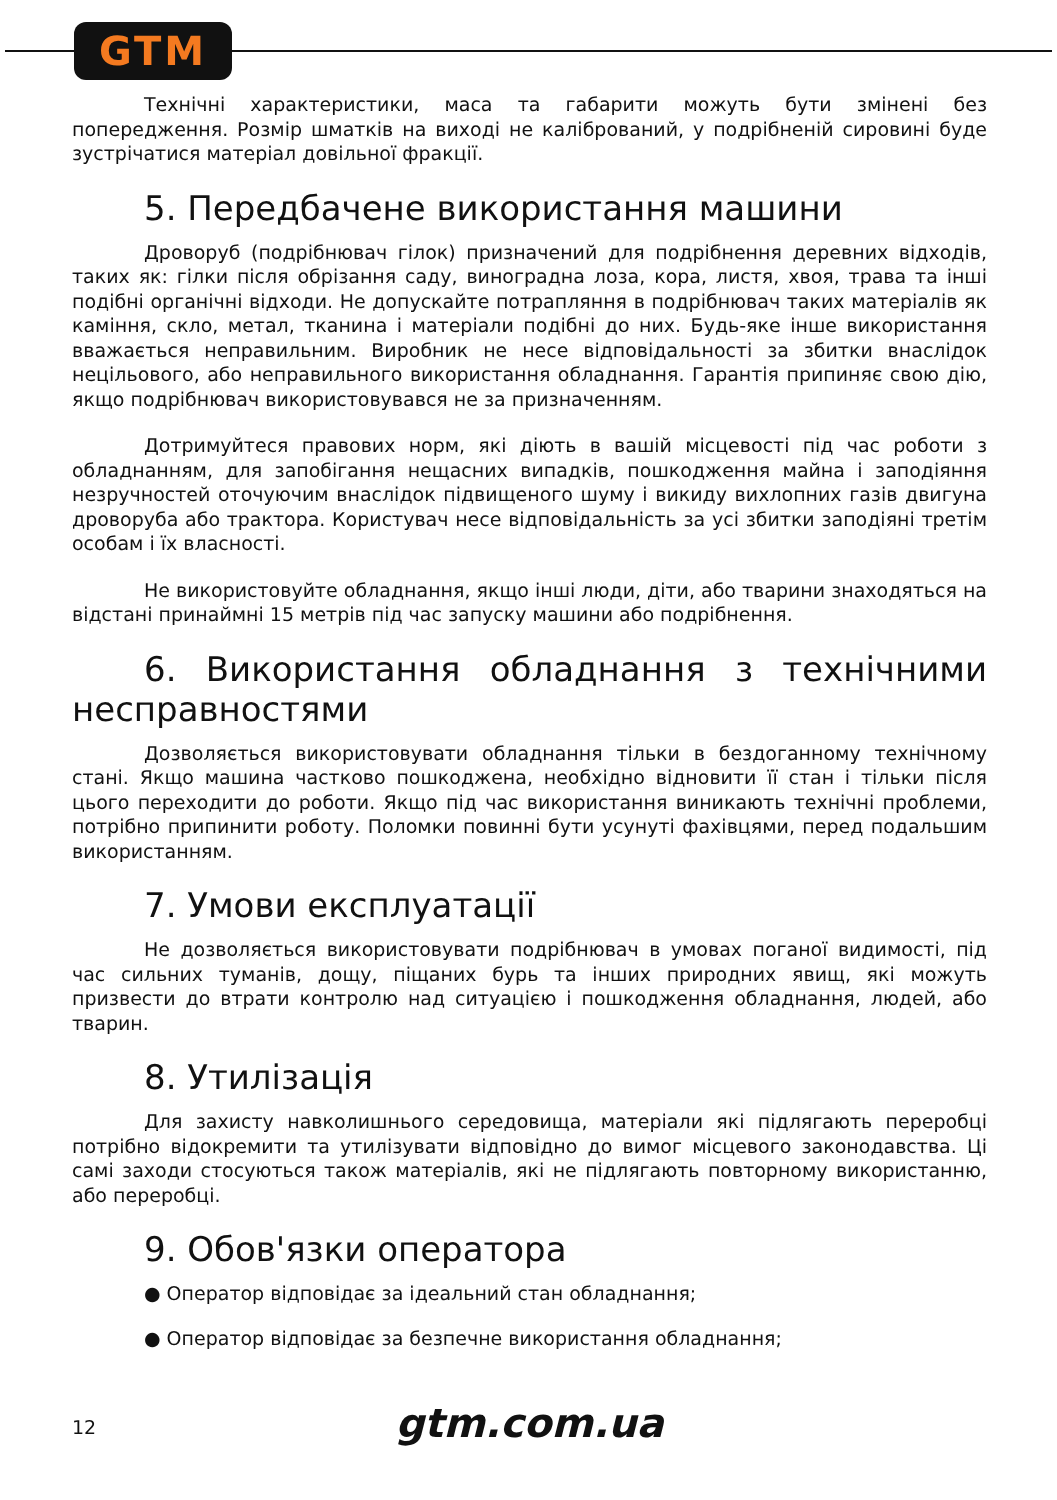GTM
Технічні характеристики, маса та габарити можуть бути змінені без попередження. Розмір шматків на виході не калібрований, у подрібненій сировині буде зустрічатися матеріал довільної фракції.
5. Передбачене використання машини
Дроворуб (подрібнювач гілок) призначений для подрібнення деревних відходів, таких як: гілки після обрізання саду, виноградна лоза, кора, листя, хвоя, трава та інші подібні органічні відходи. Не допускайте потрапляння в подрібнювач таких матеріалів як каміння, скло, метал, тканина і матеріали подібні до них. Будь-яке інше використання вважається неправильним. Виробник не несе відповідальності за збитки внаслідок нецільового, або неправильного використання обладнання. Гарантія припиняє свою дію, якщо подрібнювач використовувався не за призначенням.
Дотримуйтеся правових норм, які діють в вашій місцевості під час роботи з обладнанням, для запобігання нещасних випадків, пошкодження майна і заподіяння незручностей оточуючим внаслідок підвищеного шуму і викиду вихлопних газів двигуна дроворуба або трактора. Користувач несе відповідальність за усі збитки заподіяні третім особам і їх власності.
Не використовуйте обладнання, якщо інші люди, діти, або тварини знаходяться на відстані принаймні 15 метрів під час запуску машини або подрібнення.
6. Використання обладнання з технічними несправностями
Дозволяється використовувати обладнання тільки в бездоганному технічному стані. Якщо машина частково пошкоджена, необхідно відновити її стан і тільки після цього переходити до роботи. Якщо під час використання виникають технічні проблеми, потрібно припинити роботу. Поломки повинні бути усунуті фахівцями, перед подальшим використанням.
7. Умови експлуатації
Не дозволяється використовувати подрібнювач в умовах поганої видимості, під час сильних туманів, дощу, піщаних бурь та інших природних явищ, які можуть призвести до втрати контролю над ситуацією і пошкодження обладнання, людей, або тварин.
8. Утилізація
Для захисту навколишнього середовища, матеріали які підлягають переробці потрібно відокремити та утилізувати відповідно до вимог місцевого законодавства. Ці самі заходи стосуються також матеріалів, які не підлягають повторному використанню, або переробці.
9. Обов'язки оператора
● Оператор відповідає за ідеальний стан обладнання;
● Оператор відповідає за безпечне використання обладнання;
12
gtm.com.ua